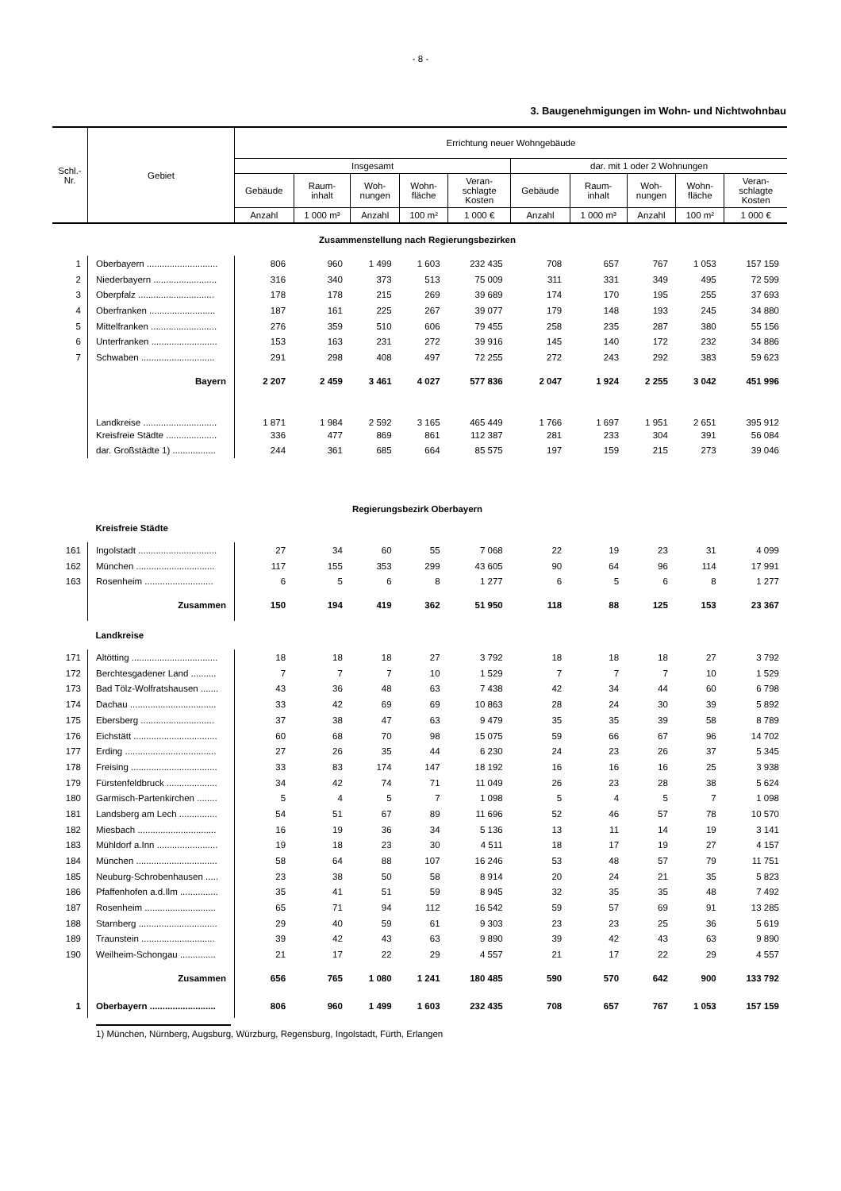- 8 -
3. Baugenehmigungen im Wohn- und Nichtwohnbau
| Schl.- Nr. | Gebiet | Errichtung neuer Wohngebäude | | | | | | | | | |
| --- | --- | --- | --- | --- | --- | --- | --- | --- | --- | --- | --- |
| | | Insgesamt | | | | | dar. mit 1 oder 2 Wohnungen | | | | |
| | | Gebäude | Raum- inhalt | Woh- nungen | Wohn- fläche | Veran- schlagte Kosten | Gebäude | Raum- inhalt | Woh- nungen | Wohn- fläche | Veran- schlagte Kosten |
| | | Anzahl | 1 000 m³ | Anzahl | 100 m² | 1 000 € | Anzahl | 1 000 m³ | Anzahl | 100 m² | 1 000 € |
| Zusammenstellung nach Regierungsbezirken | | | | | | | | | | | |
| 1 | Oberbayern ............................ | 806 | 960 | 1 499 | 1 603 | 232 435 | 708 | 657 | 767 | 1 053 | 157 159 |
| 2 | Niederbayern ......................... | 316 | 340 | 373 | 513 | 75 009 | 311 | 331 | 349 | 495 | 72 599 |
| 3 | Oberpfalz .............................. | 178 | 178 | 215 | 269 | 39 689 | 174 | 170 | 195 | 255 | 37 693 |
| 4 | Oberfranken .......................... | 187 | 161 | 225 | 267 | 39 077 | 179 | 148 | 193 | 245 | 34 880 |
| 5 | Mittelfranken .......................... | 276 | 359 | 510 | 606 | 79 455 | 258 | 235 | 287 | 380 | 55 156 |
| 6 | Unterfranken .......................... | 153 | 163 | 231 | 272 | 39 916 | 145 | 140 | 172 | 232 | 34 886 |
| 7 | Schwaben ............................. | 291 | 298 | 408 | 497 | 72 255 | 272 | 243 | 292 | 383 | 59 623 |
| | Bayern | 2 207 | 2 459 | 3 461 | 4 027 | 577 836 | 2 047 | 1 924 | 2 255 | 3 042 | 451 996 |
| | Landkreise ............................. | 1 871 | 1 984 | 2 592 | 3 165 | 465 449 | 1 766 | 1 697 | 1 951 | 2 651 | 395 912 |
| | Kreisfreie Städte .................... | 336 | 477 | 869 | 861 | 112 387 | 281 | 233 | 304 | 391 | 56 084 |
| | dar. Großstädte 1) ................. | 244 | 361 | 685 | 664 | 85 575 | 197 | 159 | 215 | 273 | 39 046 |
| Regierungsbezirk Oberbayern | | | | | | | | | | | |
| | Kreisfreie Städte | | | | | | | | | | |
| 161 | Ingolstadt ............................... | 27 | 34 | 60 | 55 | 7 068 | 22 | 19 | 23 | 31 | 4 099 |
| 162 | München ............................... | 117 | 155 | 353 | 299 | 43 605 | 90 | 64 | 96 | 114 | 17 991 |
| 163 | Rosenheim ........................... | 6 | 5 | 6 | 8 | 1 277 | 6 | 5 | 6 | 8 | 1 277 |
| | Zusammen | 150 | 194 | 419 | 362 | 51 950 | 118 | 88 | 125 | 153 | 23 367 |
| | Landkreise | | | | | | | | | | |
| 171 | Altötting .................................. | 18 | 18 | 18 | 27 | 3 792 | 18 | 18 | 18 | 27 | 3 792 |
| 172 | Berchtesgadener Land .......... | 7 | 7 | 7 | 10 | 1 529 | 7 | 7 | 7 | 10 | 1 529 |
| 173 | Bad Tölz-Wolfratshausen ....... | 43 | 36 | 48 | 63 | 7 438 | 42 | 34 | 44 | 60 | 6 798 |
| 174 | Dachau .................................. | 33 | 42 | 69 | 69 | 10 863 | 28 | 24 | 30 | 39 | 5 892 |
| 175 | Ebersberg ............................. | 37 | 38 | 47 | 63 | 9 479 | 35 | 35 | 39 | 58 | 8 789 |
| 176 | Eichstätt ................................. | 60 | 68 | 70 | 98 | 15 075 | 59 | 66 | 67 | 96 | 14 702 |
| 177 | Erding .................................... | 27 | 26 | 35 | 44 | 6 230 | 24 | 23 | 26 | 37 | 5 345 |
| 178 | Freising .................................. | 33 | 83 | 174 | 147 | 18 192 | 16 | 16 | 16 | 25 | 3 938 |
| 179 | Fürstenfeldbruck .................... | 34 | 42 | 74 | 71 | 11 049 | 26 | 23 | 28 | 38 | 5 624 |
| 180 | Garmisch-Partenkirchen ........ | 5 | 4 | 5 | 7 | 1 098 | 5 | 4 | 5 | 7 | 1 098 |
| 181 | Landsberg am Lech ............... | 54 | 51 | 67 | 89 | 11 696 | 52 | 46 | 57 | 78 | 10 570 |
| 182 | Miesbach ............................... | 16 | 19 | 36 | 34 | 5 136 | 13 | 11 | 14 | 19 | 3 141 |
| 183 | Mühldorf a.Inn ........................ | 19 | 18 | 23 | 30 | 4 511 | 18 | 17 | 19 | 27 | 4 157 |
| 184 | München ................................ | 58 | 64 | 88 | 107 | 16 246 | 53 | 48 | 57 | 79 | 11 751 |
| 185 | Neuburg-Schrobenhausen ..... | 23 | 38 | 50 | 58 | 8 914 | 20 | 24 | 21 | 35 | 5 823 |
| 186 | Pfaffenhofen a.d.Ilm ............... | 35 | 41 | 51 | 59 | 8 945 | 32 | 35 | 35 | 48 | 7 492 |
| 187 | Rosenheim ............................ | 65 | 71 | 94 | 112 | 16 542 | 59 | 57 | 69 | 91 | 13 285 |
| 188 | Starnberg ............................... | 29 | 40 | 59 | 61 | 9 303 | 23 | 23 | 25 | 36 | 5 619 |
| 189 | Traunstein ............................. | 39 | 42 | 43 | 63 | 9 890 | 39 | 42 | 43 | 63 | 9 890 |
| 190 | Weilheim-Schongau .............. | 21 | 17 | 22 | 29 | 4 557 | 21 | 17 | 22 | 29 | 4 557 |
| | Zusammen | 656 | 765 | 1 080 | 1 241 | 180 485 | 590 | 570 | 642 | 900 | 133 792 |
| 1 | Oberbayern .......................... | 806 | 960 | 1 499 | 1 603 | 232 435 | 708 | 657 | 767 | 1 053 | 157 159 |
1) München, Nürnberg, Augsburg, Würzburg, Regensburg, Ingolstadt, Fürth, Erlangen